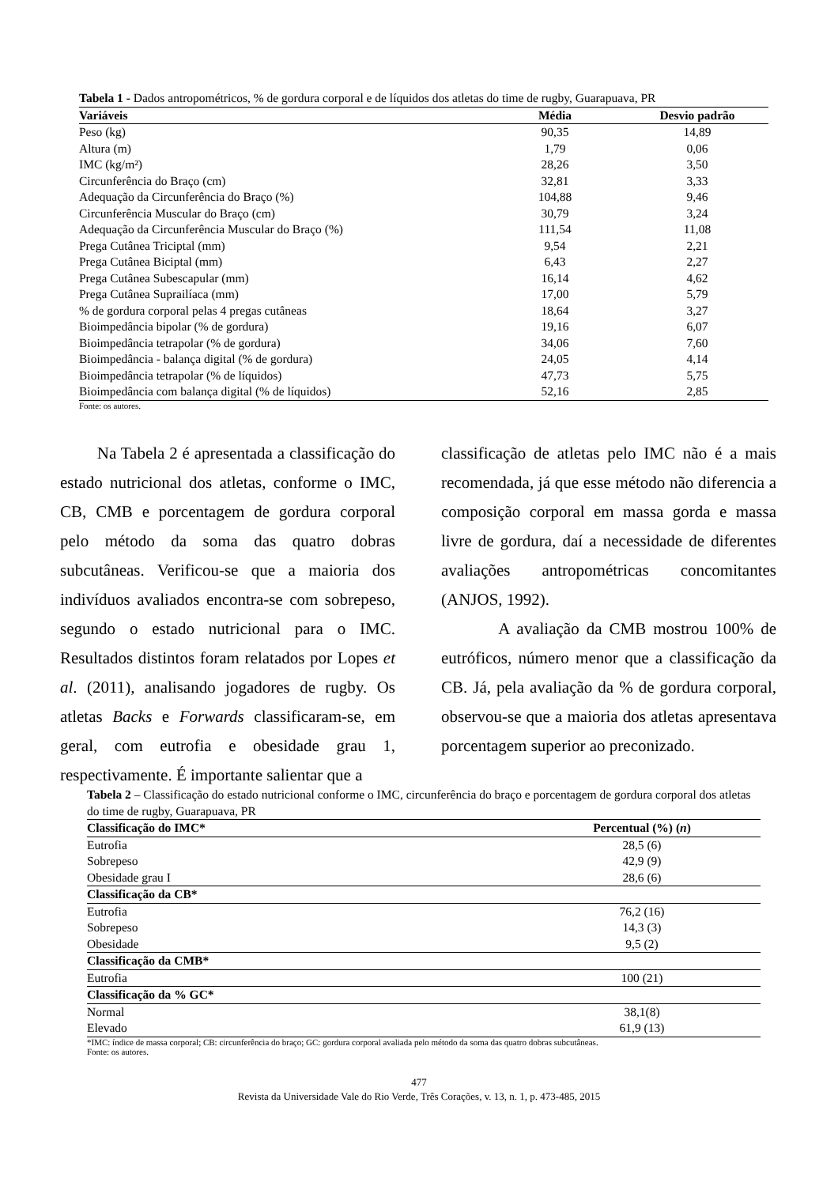| Tabela 1 - Dados antropométricos, % de gordura corporal e de líquidos dos atletas do time de rugby, Guarapuava, PR | | |
| Variáveis | Média | Desvio padrão |
| Peso (kg) | 90,35 | 14,89 |
| Altura (m) | 1,79 | 0,06 |
| IMC (kg/m²) | 28,26 | 3,50 |
| Circunferência do Braço (cm) | 32,81 | 3,33 |
| Adequação da Circunferência do Braço (%) | 104,88 | 9,46 |
| Circunferência Muscular do Braço (cm) | 30,79 | 3,24 |
| Adequação da Circunferência Muscular do Braço (%) | 111,54 | 11,08 |
| Prega Cutânea Triciptal (mm) | 9,54 | 2,21 |
| Prega Cutânea Biciptal (mm) | 6,43 | 2,27 |
| Prega Cutânea Subescapular (mm) | 16,14 | 4,62 |
| Prega Cutânea Suprailíaca (mm) | 17,00 | 5,79 |
| % de gordura corporal pelas 4 pregas cutâneas | 18,64 | 3,27 |
| Bioimpedância bipolar (% de gordura) | 19,16 | 6,07 |
| Bioimpedância tetrapolar (% de gordura) | 34,06 | 7,60 |
| Bioimpedância - balança digital (% de gordura) | 24,05 | 4,14 |
| Bioimpedância tetrapolar (% de líquidos) | 47,73 | 5,75 |
| Bioimpedância com balança digital (% de líquidos) | 52,16 | 2,85 |
Fonte: os autores.
Na Tabela 2 é apresentada a classificação do estado nutricional dos atletas, conforme o IMC, CB, CMB e porcentagem de gordura corporal pelo método da soma das quatro dobras subcutâneas. Verificou-se que a maioria dos indivíduos avaliados encontra-se com sobrepeso, segundo o estado nutricional para o IMC. Resultados distintos foram relatados por Lopes et al. (2011), analisando jogadores de rugby. Os atletas Backs e Forwards classificaram-se, em geral, com eutrofia e obesidade grau 1, respectivamente. É importante salientar que a
classificação de atletas pelo IMC não é a mais recomendada, já que esse método não diferencia a composição corporal em massa gorda e massa livre de gordura, daí a necessidade de diferentes avaliações antropométricas concomitantes (ANJOS, 1992).
A avaliação da CMB mostrou 100% de eutróficos, número menor que a classificação da CB. Já, pela avaliação da % de gordura corporal, observou-se que a maioria dos atletas apresentava porcentagem superior ao preconizado.
| Tabela 2 – Classificação do estado nutricional conforme o IMC, circunferência do braço e porcentagem de gordura corporal dos atletas do time de rugby, Guarapuava, PR | |
| Classificação do IMC* | Percentual (%) ( n ) |
| Eutrofia | 28,5 (6) |
| Sobrepeso | 42,9 (9) |
| Obesidade grau I | 28,6 (6) |
| Classificação da CB* | |
| Eutrofia | 76,2 (16) |
| Sobrepeso | 14,3 (3) |
| Obesidade | 9,5 (2) |
| Classificação da CMB* | |
| Eutrofia | 100 (21) |
| Classificação da % GC* | |
| Normal | 38,1(8) |
| Elevado | 61,9 (13) |
*IMC: índice de massa corporal; CB: circunferência do braço; GC: gordura corporal avaliada pelo método da soma das quatro dobras subcutâneas.
Fonte: os autores.
477
Revista da Universidade Vale do Rio Verde, Três Corações, v. 13, n. 1, p. 473-485, 2015